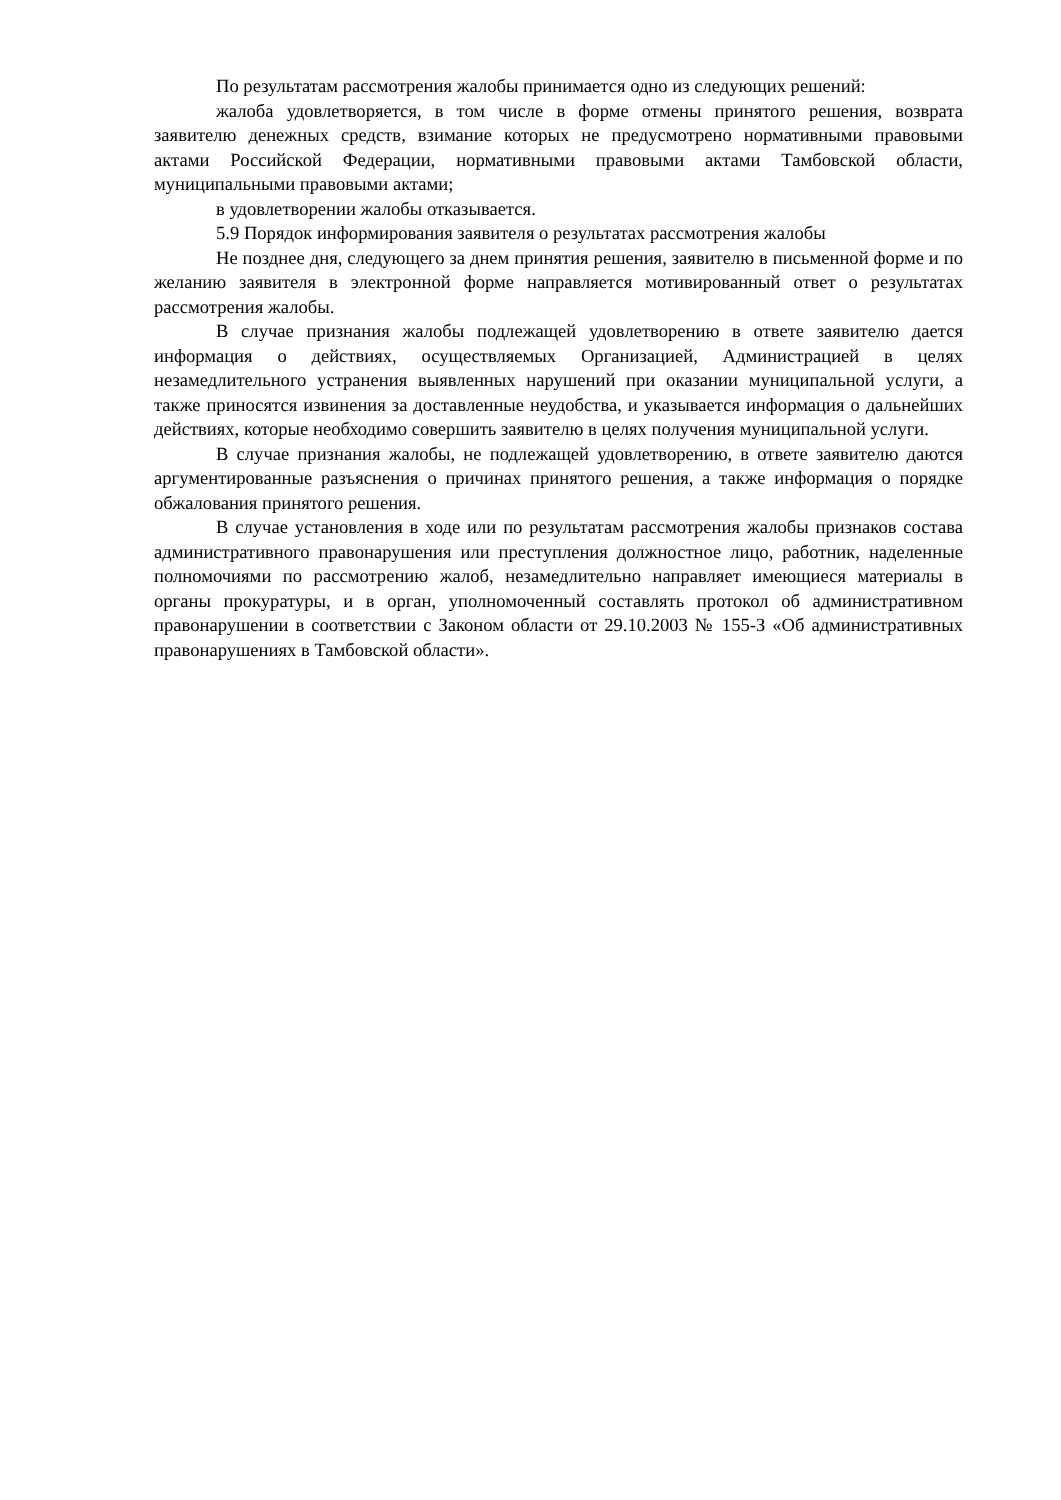По результатам рассмотрения жалобы принимается одно из следующих решений:
жалоба удовлетворяется, в том числе в форме отмены принятого решения, возврата заявителю денежных средств, взимание которых не предусмотрено нормативными правовыми актами Российской Федерации, нормативными правовыми актами Тамбовской области, муниципальными правовыми актами;
в удовлетворении жалобы отказывается.
5.9 Порядок информирования заявителя о результатах рассмотрения жалобы
Не позднее дня, следующего за днем принятия решения, заявителю в письменной форме и по желанию заявителя в электронной форме направляется мотивированный ответ о результатах рассмотрения жалобы.
В случае признания жалобы подлежащей удовлетворению в ответе заявителю дается информация о действиях, осуществляемых Организацией, Администрацией в целях незамедлительного устранения выявленных нарушений при оказании муниципальной услуги, а также приносятся извинения за доставленные неудобства, и указывается информация о дальнейших действиях, которые необходимо совершить заявителю в целях получения муниципальной услуги.
В случае признания жалобы, не подлежащей удовлетворению, в ответе заявителю даются аргументированные разъяснения о причинах принятого решения, а также информация о порядке обжалования принятого решения.
В случае установления в ходе или по результатам рассмотрения жалобы признаков состава административного правонарушения или преступления должностное лицо, работник, наделенные полномочиями по рассмотрению жалоб, незамедлительно направляет имеющиеся материалы в органы прокуратуры, и в орган, уполномоченный составлять протокол об административном правонарушении в соответствии с Законом области от 29.10.2003 № 155-З «Об административных правонарушениях в Тамбовской области».